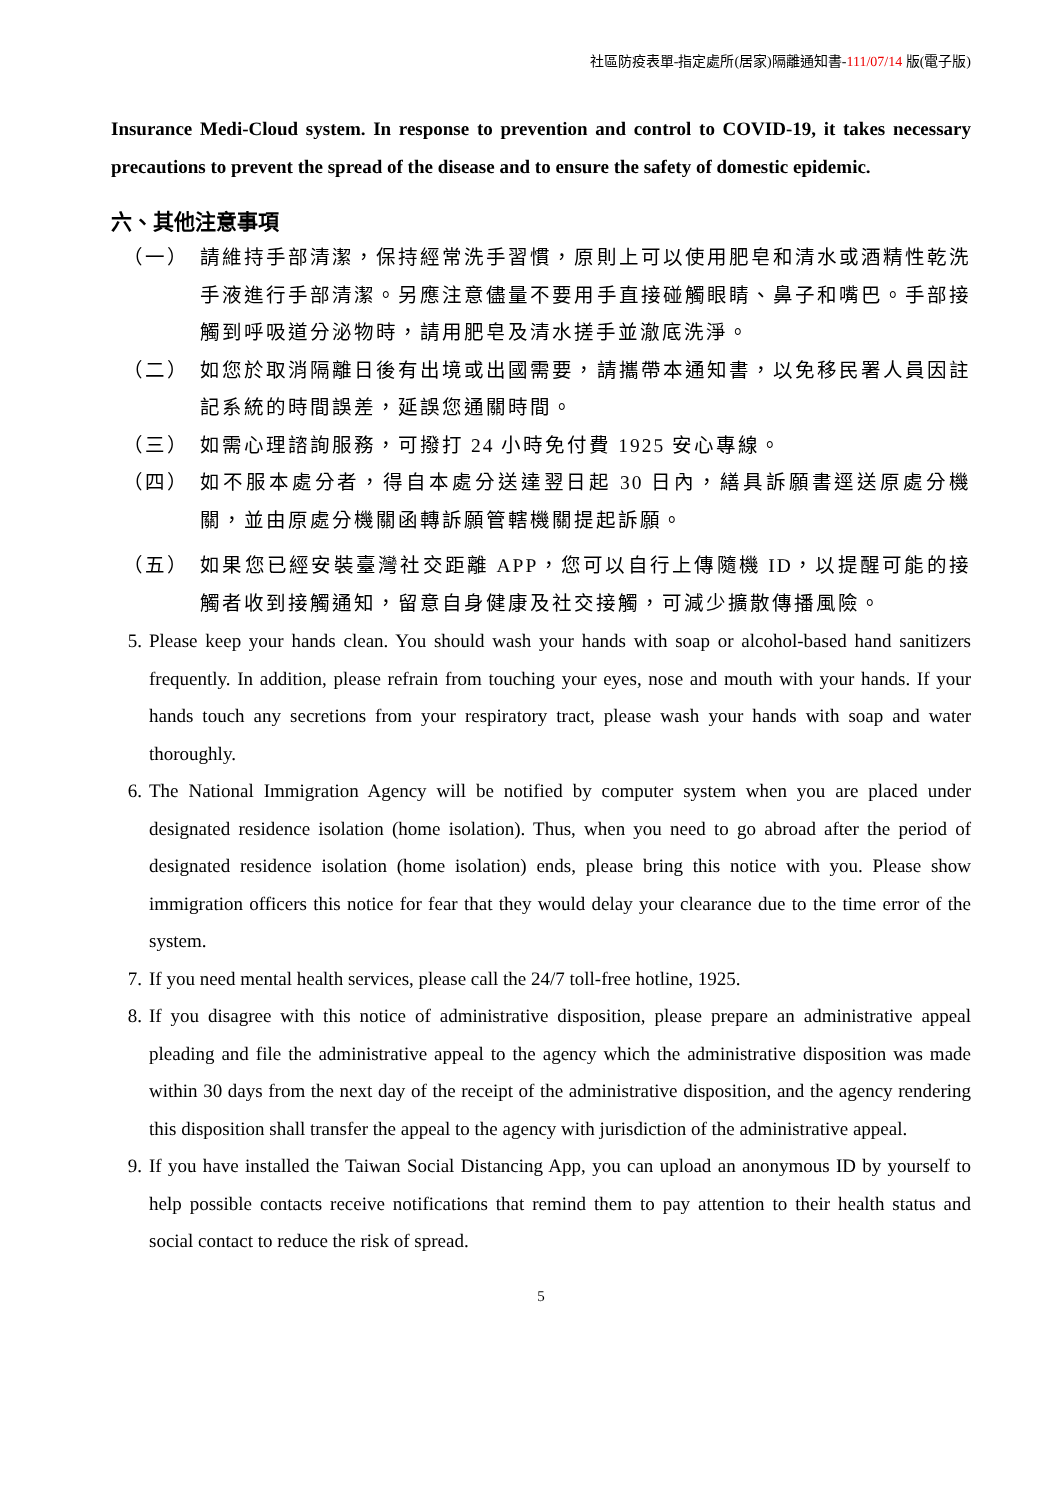社區防疫表單-指定處所(居家)隔離通知書-111/07/14 版(電子版)
Insurance Medi-Cloud system. In response to prevention and control to COVID-19, it takes necessary precautions to prevent the spread of the disease and to ensure the safety of domestic epidemic.
六、其他注意事項
（一） 請維持手部清潔，保持經常洗手習慣，原則上可以使用肥皂和清水或酒精性乾洗手液進行手部清潔。另應注意儘量不要用手直接碰觸眼睛、鼻子和嘴巴。手部接觸到呼吸道分泌物時，請用肥皂及清水搓手並澈底洗淨。
（二） 如您於取消隔離日後有出境或出國需要，請攜帶本通知書，以免移民署人員因註記系統的時間誤差，延誤您通關時間。
（三） 如需心理諮詢服務，可撥打 24 小時免付費 1925 安心專線。
（四） 如不服本處分者，得自本處分送達翌日起 30 日內，繕具訴願書逕送原處分機關，並由原處分機關函轉訴願管轄機關提起訴願。
（五） 如果您已經安裝臺灣社交距離 APP，您可以自行上傳隨機 ID，以提醒可能的接觸者收到接觸通知，留意自身健康及社交接觸，可減少擴散傳播風險。
5. Please keep your hands clean. You should wash your hands with soap or alcohol-based hand sanitizers frequently. In addition, please refrain from touching your eyes, nose and mouth with your hands. If your hands touch any secretions from your respiratory tract, please wash your hands with soap and water thoroughly.
6. The National Immigration Agency will be notified by computer system when you are placed under designated residence isolation (home isolation). Thus, when you need to go abroad after the period of designated residence isolation (home isolation) ends, please bring this notice with you. Please show immigration officers this notice for fear that they would delay your clearance due to the time error of the system.
7. If you need mental health services, please call the 24/7 toll-free hotline, 1925.
8. If you disagree with this notice of administrative disposition, please prepare an administrative appeal pleading and file the administrative appeal to the agency which the administrative disposition was made within 30 days from the next day of the receipt of the administrative disposition, and the agency rendering this disposition shall transfer the appeal to the agency with jurisdiction of the administrative appeal.
9. If you have installed the Taiwan Social Distancing App, you can upload an anonymous ID by yourself to help possible contacts receive notifications that remind them to pay attention to their health status and social contact to reduce the risk of spread.
5